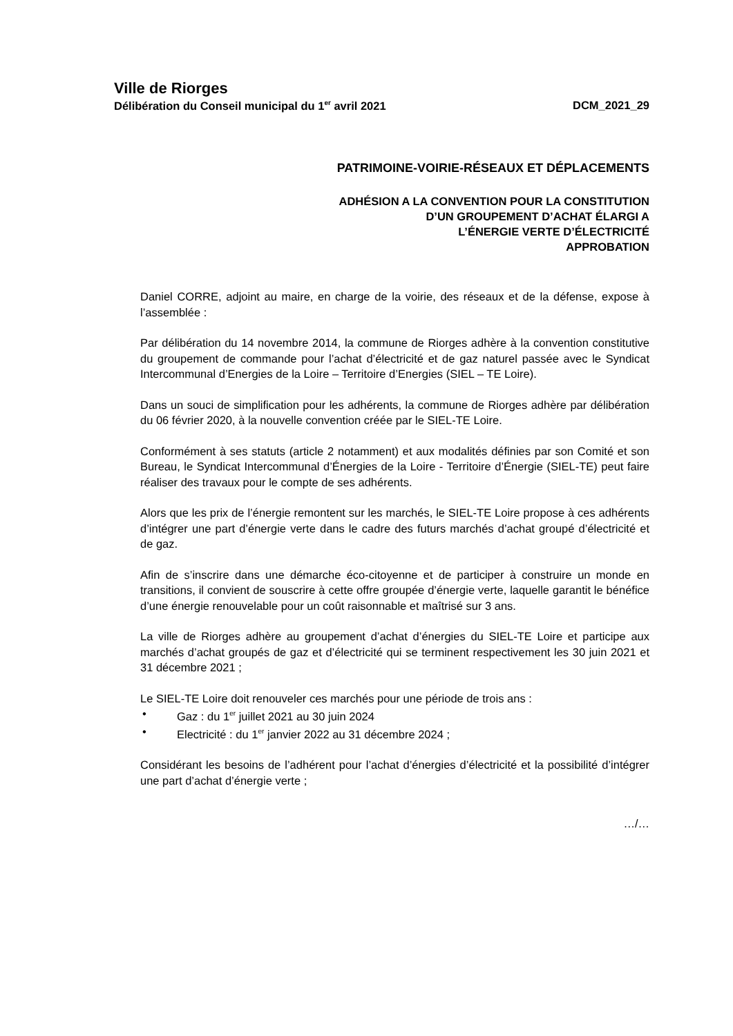Ville de Riorges
Délibération du Conseil municipal du 1<sup>er</sup> avril 2021 DCM_2021_29
PATRIMOINE-VOIRIE-RÉSEAUX ET DÉPLACEMENTS
ADHÉSION A LA CONVENTION POUR LA CONSTITUTION
D’UN GROUPEMENT D’ACHAT ÉLARGI A
L’ÉNERGIE VERTE D’ÉLECTRICITÉ
APPROBATION
Daniel CORRE, adjoint au maire, en charge de la voirie, des réseaux et de la défense, expose à l’assemblée :
Par délibération du 14 novembre 2014, la commune de Riorges adhère à la convention constitutive du groupement de commande pour l’achat d’électricité et de gaz naturel passée avec le Syndicat Intercommunal d’Energies de la Loire – Territoire d’Energies (SIEL – TE Loire).
Dans un souci de simplification pour les adhérents, la commune de Riorges adhère par délibération du 06 février 2020, à la nouvelle convention créée par le SIEL-TE Loire.
Conformément à ses statuts (article 2 notamment) et aux modalités définies par son Comité et son Bureau, le Syndicat Intercommunal d’Énergies de la Loire - Territoire d’Énergie (SIEL-TE) peut faire réaliser des travaux pour le compte de ses adhérents.
Alors que les prix de l’énergie remontent sur les marchés, le SIEL-TE Loire propose à ces adhérents d’intégrer une part d’énergie verte dans le cadre des futurs marchés d’achat groupé d’électricité et de gaz.
Afin de s’inscrire dans une démarche éco-citoyenne et de participer à construire un monde en transitions, il convient de souscrire à cette offre groupée d’énergie verte, laquelle garantit le bénéfice d’une énergie renouvelable pour un coût raisonnable et maîtrisé sur 3 ans.
La ville de Riorges adhère au groupement d’achat d’énergies du SIEL-TE Loire et participe aux marchés d’achat groupés de gaz et d’électricité qui se terminent respectivement les 30 juin 2021 et 31 décembre 2021 ;
Le SIEL-TE Loire doit renouveler ces marchés pour une période de trois ans :
• Gaz : du 1<sup>er</sup> juillet 2021 au 30 juin 2024
• Electricité : du 1<sup>er</sup> janvier 2022 au 31 décembre 2024 ;
Considérant les besoins de l’adhérent pour l’achat d’énergies d’électricité et la possibilité d’intégrer une part d’achat d’énergie verte ;
…/…